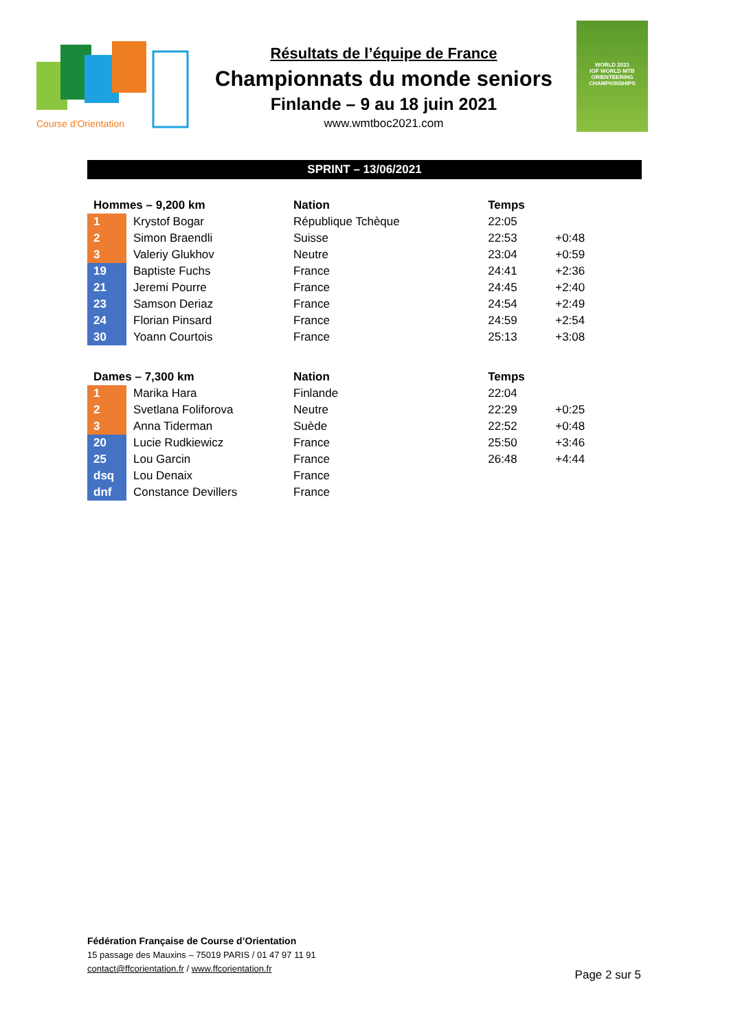Course d'Orientation
Résultats de l’équipe de France
Championnats du monde seniors
Finlande – 9 au 18 juin 2021
www.wmtboc2021.com
WORLD 2021
IOF WORLD MTB ORIENTEERING CHAMPIONSHIPS
SPRINT – 13/06/2021
| Hommes – 9,200 km | | Nation | Temps | |
| --- | --- | --- | --- | --- |
| 1 | Krystof Bogar | République Tchèque | 22:05 | |
| 2 | Simon Braendli | Suisse | 22:53 | +0:48 |
| 3 | Valeriy Glukhov | Neutre | 23:04 | +0:59 |
| 19 | Baptiste Fuchs | France | 24:41 | +2:36 |
| 21 | Jeremi Pourre | France | 24:45 | +2:40 |
| 23 | Samson Deriaz | France | 24:54 | +2:49 |
| 24 | Florian Pinsard | France | 24:59 | +2:54 |
| 30 | Yoann Courtois | France | 25:13 | +3:08 |
| Dames – 7,300 km | | Nation | Temps | |
| 1 | Marika Hara | Finlande | 22:04 | |
| 2 | Svetlana Foliforova | Neutre | 22:29 | +0:25 |
| 3 | Anna Tiderman | Suède | 22:52 | +0:48 |
| 20 | Lucie Rudkiewicz | France | 25:50 | +3:46 |
| 25 | Lou Garcin | France | 26:48 | +4:44 |
| dsq | Lou Denaix | France | | |
| dnf | Constance Devillers | France | | |
Fédération Française de Course d’Orientation
15 passage des Mauxins – 75019 PARIS / 01 47 97 11 91
contact@ffcorientation.fr / www.ffcorientation.fr
Page 2 sur 5